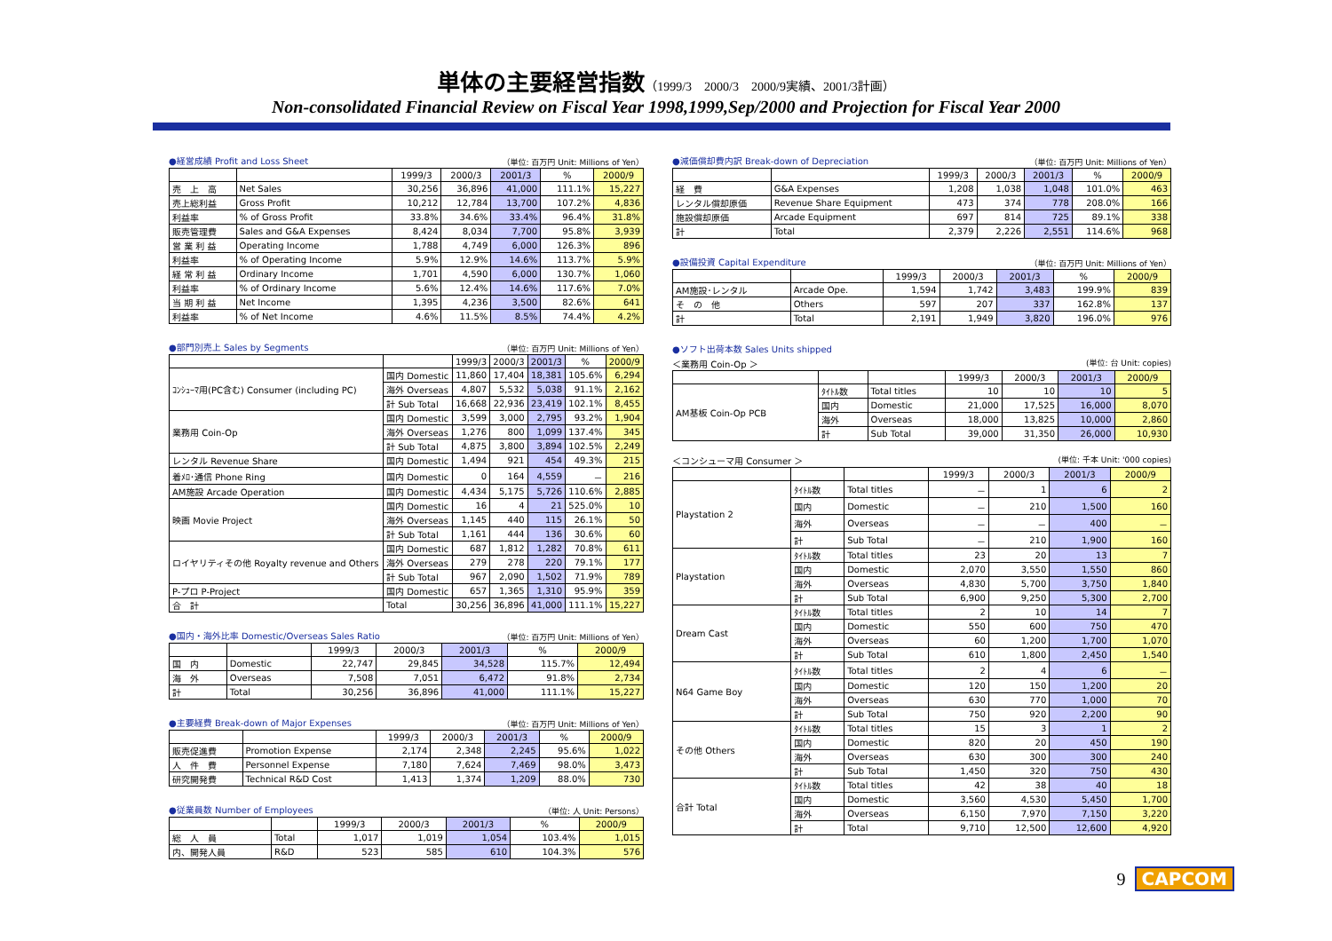単体の主要経営指数（1999/3　2000/3　2000/9実績、2001/3計画）
Non-consolidated Financial Review on Fiscal Year 1998,1999,Sep/2000 and Projection for Fiscal Year 2000
●経営成績 Profit and Loss Sheet （単位: 百万円 Unit: Millions of Yen）
| | | 1999/3 | 2000/3 | 2001/3 | % | 2000/9 |
| --- | --- | --- | --- | --- | --- | --- |
| 売 上 高 | Net Sales | 30,256 | 36,896 | 41,000 | 111.1% | 15,227 |
| 売上総利益 | Gross Profit | 10,212 | 12,784 | 13,700 | 107.2% | 4,836 |
| 利益率 | % of Gross Profit | 33.8% | 34.6% | 33.4% | 96.4% | 31.8% |
| 販売管理費 | Sales and G&A Expenses | 8,424 | 8,034 | 7,700 | 95.8% | 3,939 |
| 営 業 利 益 | Operating Income | 1,788 | 4,749 | 6,000 | 126.3% | 896 |
| 利益率 | % of Operating Income | 5.9% | 12.9% | 14.6% | 113.7% | 5.9% |
| 経 常 利 益 | Ordinary Income | 1,701 | 4,590 | 6,000 | 130.7% | 1,060 |
| 利益率 | % of Ordinary Income | 5.6% | 12.4% | 14.6% | 117.6% | 7.0% |
| 当 期 利 益 | Net Income | 1,395 | 4,236 | 3,500 | 82.6% | 641 |
| 利益率 | % of Net Income | 4.6% | 11.5% | 8.5% | 74.4% | 4.2% |
●部門別売上 Sales by Segments （単位: 百万円 Unit: Millions of Yen）
| | | 1999/3 | 2000/3 | 2001/3 | % | 2000/9 |
| --- | --- | --- | --- | --- | --- | --- |
| ｺﾝｼｭｰﾏ用(PC含む) Consumer (including PC) | 国内 Domestic | 11,860 | 17,404 | 18,381 | 105.6% | 6,294 |
| | 海外 Overseas | 4,807 | 5,532 | 5,038 | 91.1% | 2,162 |
| | 計 Sub Total | 16,668 | 22,936 | 23,419 | 102.1% | 8,455 |
| 業務用 Coin-Op | 国内 Domestic | 3,599 | 3,000 | 2,795 | 93.2% | 1,904 |
| | 海外 Overseas | 1,276 | 800 | 1,099 | 137.4% | 345 |
| | 計 Sub Total | 4,875 | 3,800 | 3,894 | 102.5% | 2,249 |
| レンタル Revenue Share | 国内 Domestic | 1,494 | 921 | 454 | 49.3% | 215 |
| 着ﾒﾛ･通信 Phone Ring | 国内 Domestic | 0 | 164 | 4,559 | － | 216 |
| AM施設 Arcade Operation | 国内 Domestic | 4,434 | 5,175 | 5,726 | 110.6% | 2,885 |
| 映画 Movie Project | 国内 Domestic | 16 | 4 | 21 | 525.0% | 10 |
| | 海外 Overseas | 1,145 | 440 | 115 | 26.1% | 50 |
| | 計 Sub Total | 1,161 | 444 | 136 | 30.6% | 60 |
| ロイヤリティその他 Royalty revenue and Others | 国内 Domestic | 687 | 1,812 | 1,282 | 70.8% | 611 |
| | 海外 Overseas | 279 | 278 | 220 | 79.1% | 177 |
| | 計 Sub Total | 967 | 2,090 | 1,502 | 71.9% | 789 |
| P-プロ P-Project | 国内 Domestic | 657 | 1,365 | 1,310 | 95.9% | 359 |
| 合 計 | Total | 30,256 | 36,896 | 41,000 | 111.1% | 15,227 |
●国内・海外比率 Domestic/Overseas Sales Ratio （単位: 百万円 Unit: Millions of Yen）
| | | 1999/3 | 2000/3 | 2001/3 | % | 2000/9 |
| --- | --- | --- | --- | --- | --- | --- |
| 国 内 | Domestic | 22,747 | 29,845 | 34,528 | 115.7% | 12,494 |
| 海 外 | Overseas | 7,508 | 7,051 | 6,472 | 91.8% | 2,734 |
| 計 | Total | 30,256 | 36,896 | 41,000 | 111.1% | 15,227 |
●主要経費 Break-down of Major Expenses （単位: 百万円 Unit: Millions of Yen）
| | | 1999/3 | 2000/3 | 2001/3 | % | 2000/9 |
| --- | --- | --- | --- | --- | --- | --- |
| 販売促進費 | Promotion Expense | 2,174 | 2,348 | 2,245 | 95.6% | 1,022 |
| 人 件 費 | Personnel Expense | 7,180 | 7,624 | 7,469 | 98.0% | 3,473 |
| 研究開発費 | Technical R&D Cost | 1,413 | 1,374 | 1,209 | 88.0% | 730 |
●従業員数 Number of Employees （単位: 人 Unit: Persons）
| | | 1999/3 | 2000/3 | 2001/3 | % | 2000/9 |
| --- | --- | --- | --- | --- | --- | --- |
| 総 人 員 | Total | 1,017 | 1,019 | 1,054 | 103.4% | 1,015 |
| 内、開発人員 | R&D | 523 | 585 | 610 | 104.3% | 576 |
●減価償却費内訳 Break-down of Depreciation （単位: 百万円 Unit: Millions of Yen）
| | | 1999/3 | 2000/3 | 2001/3 | % | 2000/9 |
| --- | --- | --- | --- | --- | --- | --- |
| 経 費 | G&A Expenses | 1,208 | 1,038 | 1,048 | 101.0% | 463 |
| レンタル償却原価 | Revenue Share Equipment | 473 | 374 | 778 | 208.0% | 166 |
| 施設償却原価 | Arcade Equipment | 697 | 814 | 725 | 89.1% | 338 |
| 計 | Total | 2,379 | 2,226 | 2,551 | 114.6% | 968 |
●設備投資 Capital Expenditure （単位: 百万円 Unit: Millions of Yen）
| | | 1999/3 | 2000/3 | 2001/3 | % | 2000/9 |
| --- | --- | --- | --- | --- | --- | --- |
| AM施設･レンタル | Arcade Ope. | 1,594 | 1,742 | 3,483 | 199.9% | 839 |
| そ の 他 | Others | 597 | 207 | 337 | 162.8% | 137 |
| 計 | Total | 2,191 | 1,949 | 3,820 | 196.0% | 976 |
●ソフト出荷本数 Sales Units shipped
＜業務用 Coin-Op ＞ (単位: 台 Unit: copies)
| | | | 1999/3 | 2000/3 | 2001/3 | 2000/9 |
| --- | --- | --- | --- | --- | --- | --- |
| AM基板 Coin-Op PCB | ﾀｲﾄﾙ数 | Total titles | 10 | 10 | 10 | 5 |
| | 国内 | Domestic | 21,000 | 17,525 | 16,000 | 8,070 |
| | 海外 | Overseas | 18,000 | 13,825 | 10,000 | 2,860 |
| | 計 | Sub Total | 39,000 | 31,350 | 26,000 | 10,930 |
＜コンシューマ用 Consumer ＞ (単位: 千本 Unit: '000 copies)
| | | | 1999/3 | 2000/3 | 2001/3 | 2000/9 |
| --- | --- | --- | --- | --- | --- | --- |
| Playstation 2 | ﾀｲﾄﾙ数 | Total titles | － | 1 | 6 | 2 |
| | 国内 | Domestic | － | 210 | 1,500 | 160 |
| | 海外 | Overseas | － | － | 400 | － |
| | 計 | Sub Total | － | 210 | 1,900 | 160 |
| Playstation | ﾀｲﾄﾙ数 | Total titles | 23 | 20 | 13 | 7 |
| | 国内 | Domestic | 2,070 | 3,550 | 1,550 | 860 |
| | 海外 | Overseas | 4,830 | 5,700 | 3,750 | 1,840 |
| | 計 | Sub Total | 6,900 | 9,250 | 5,300 | 2,700 |
| Dream Cast | ﾀｲﾄﾙ数 | Total titles | 2 | 10 | 14 | 7 |
| | 国内 | Domestic | 550 | 600 | 750 | 470 |
| | 海外 | Overseas | 60 | 1,200 | 1,700 | 1,070 |
| | 計 | Sub Total | 610 | 1,800 | 2,450 | 1,540 |
| N64 Game Boy | ﾀｲﾄﾙ数 | Total titles | 2 | 4 | 6 | － |
| | 国内 | Domestic | 120 | 150 | 1,200 | 20 |
| | 海外 | Overseas | 630 | 770 | 1,000 | 70 |
| | 計 | Sub Total | 750 | 920 | 2,200 | 90 |
| その他 Others | ﾀｲﾄﾙ数 | Total titles | 15 | 3 | 1 | 2 |
| | 国内 | Domestic | 820 | 20 | 450 | 190 |
| | 海外 | Overseas | 630 | 300 | 300 | 240 |
| | 計 | Sub Total | 1,450 | 320 | 750 | 430 |
| 合計 Total | ﾀｲﾄﾙ数 | Total titles | 42 | 38 | 40 | 18 |
| | 国内 | Domestic | 3,560 | 4,530 | 5,450 | 1,700 |
| | 海外 | Overseas | 6,150 | 7,970 | 7,150 | 3,220 |
| | 計 | Total | 9,710 | 12,500 | 12,600 | 4,920 |
9 CAPCOM